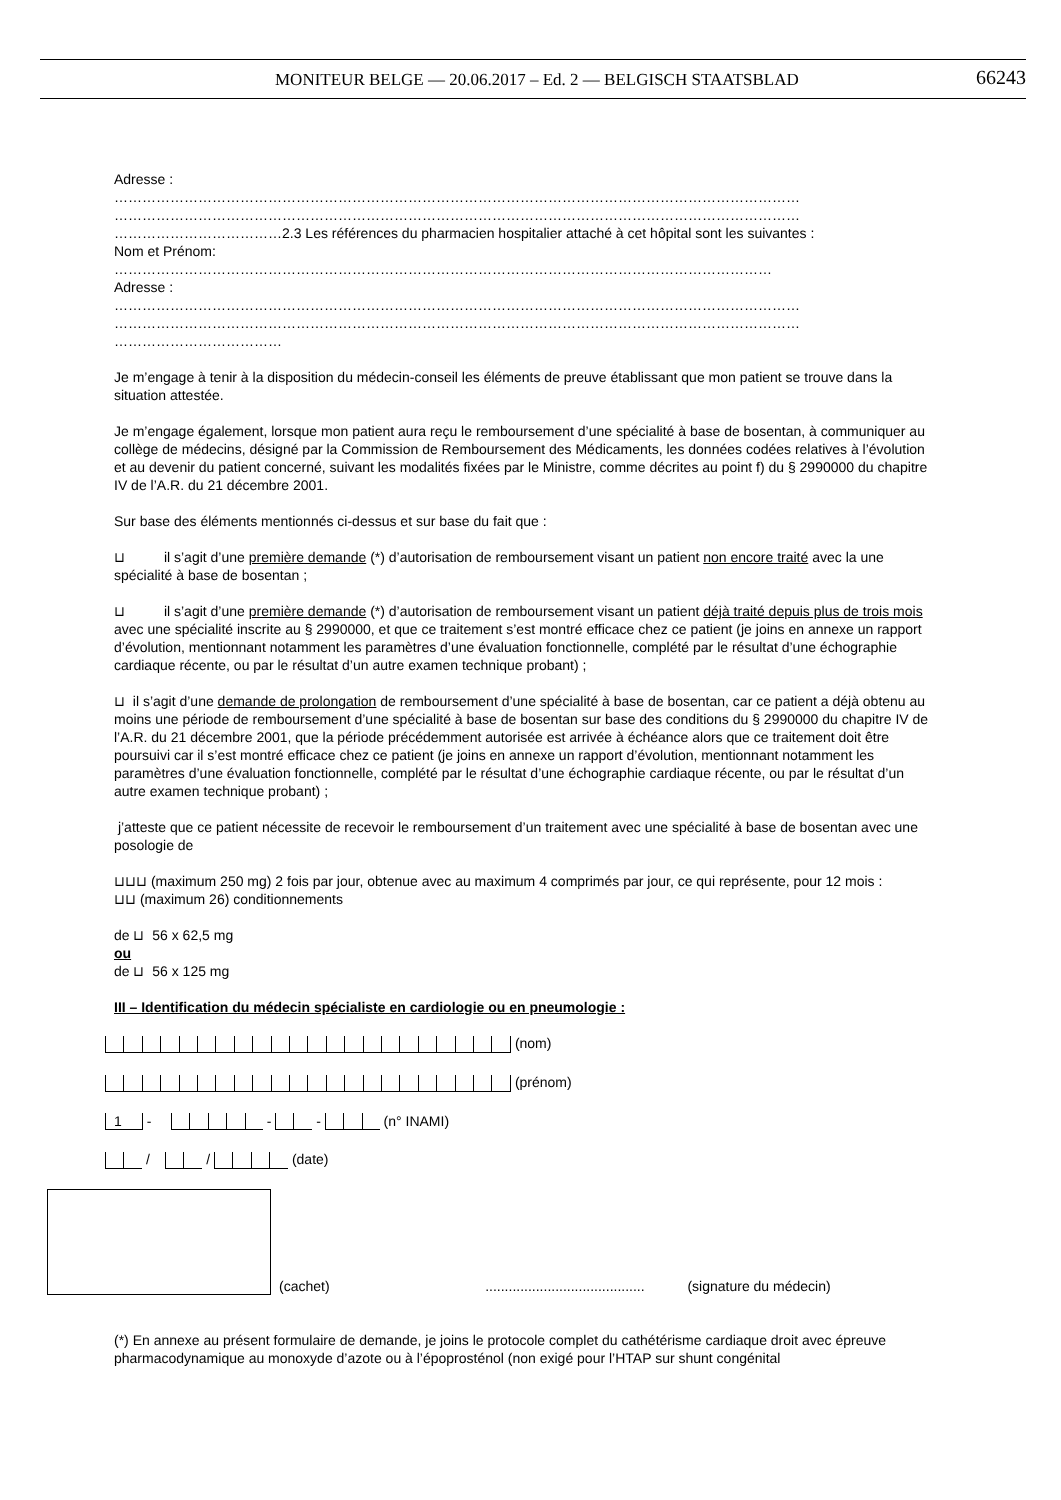MONITEUR BELGE — 20.06.2017 – Ed. 2 — BELGISCH STAATSBLAD 66243
Adresse :
…………………………………………………………………………………………………………………………………
…………………………………………………………………………………………………………………………………
………………………………2.3 Les références du pharmacien hospitalier attaché à cet hôpital sont les suivantes :
Nom et Prénom:
……………………………………………………………………………………………………………………………
Adresse :
…………………………………………………………………………………………………………………………………
…………………………………………………………………………………………………………………………………
………………………………
Je m’engage à tenir à la disposition du médecin-conseil les éléments de preuve établissant que mon patient se trouve dans la situation attestée.
Je m’engage également, lorsque mon patient aura reçu le remboursement d’une spécialité à base de bosentan, à communiquer au collège de médecins, désigné par la Commission de Remboursement des Médicaments, les données codées relatives à l’évolution et au devenir du patient concerné, suivant les modalités fixées par le Ministre, comme décrites au point f) du § 2990000 du chapitre IV de l’A.R. du 21 décembre 2001.
Sur base des éléments mentionnés ci-dessus et sur base du fait que :
⊔ il s’agit d’une première demande (*) d’autorisation de remboursement visant un patient non encore traité avec la une spécialité à base de bosentan ;
⊔ il s’agit d’une première demande (*) d’autorisation de remboursement visant un patient déjà traité depuis plus de trois mois avec une spécialité inscrite au § 2990000, et que ce traitement s’est montré efficace chez ce patient (je joins en annexe un rapport d’évolution, mentionnant notamment les paramètres d’une évaluation fonctionnelle, complété par le résultat d’une échographie cardiaque récente, ou par le résultat d’un autre examen technique probant) ;
⊔ il s’agit d’une demande de prolongation de remboursement d’une spécialité à base de bosentan, car ce patient a déjà obtenu au moins une période de remboursement d’une spécialité à base de bosentan sur base des conditions du § 2990000 du chapitre IV de l’A.R. du 21 décembre 2001, que la période précédemment autorisée est arrivée à échéance alors que ce traitement doit être poursuivi car il s’est montré efficace chez ce patient (je joins en annexe un rapport d’évolution, mentionnant notamment les paramètres d’une évaluation fonctionnelle, complété par le résultat d’une échographie cardiaque récente, ou par le résultat d’un autre examen technique probant) ;
j’atteste que ce patient nécessite de recevoir le remboursement d’un traitement avec une spécialité à base de bosentan avec une posologie de
⊔⊔⊔ (maximum 250 mg) 2 fois par jour, obtenue avec au maximum 4 comprimés par jour, ce qui représente, pour 12 mois :
⊔⊔ (maximum 26) conditionnements
de ⊔ 56 x 62,5 mg
ou
de ⊔ 56 x 125 mg
III – Identification du médecin spécialiste en cardiologie ou en pneumologie :
(nom)
(prénom)
1 - - - (n° INAMI)
/ / (date)
(cachet) ......................................... (signature du médecin)
(*) En annexe au présent formulaire de demande, je joins le protocole complet du cathétérisme cardiaque droit avec épreuve pharmacodynamique au monoxyde d’azote ou à l’époprosténol (non exigé pour l’HTAP sur shunt congénital